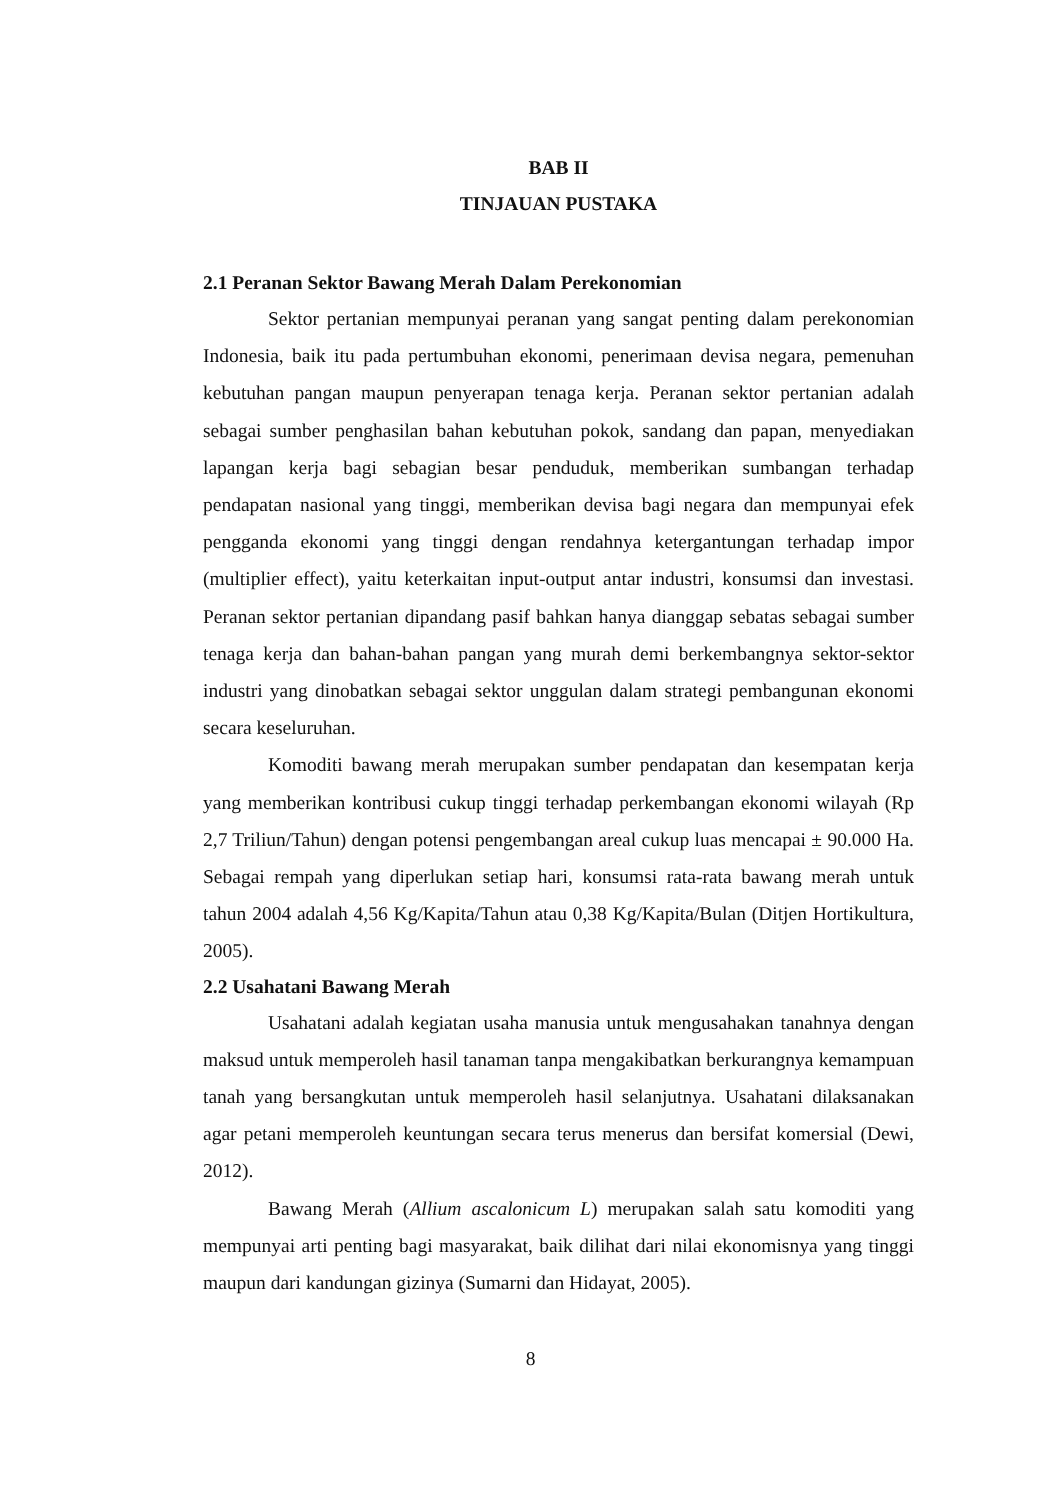BAB II
TINJAUAN PUSTAKA
2.1 Peranan Sektor Bawang Merah Dalam Perekonomian
Sektor pertanian mempunyai peranan yang sangat penting dalam perekonomian Indonesia, baik itu pada pertumbuhan ekonomi, penerimaan devisa negara, pemenuhan kebutuhan pangan maupun penyerapan tenaga kerja. Peranan sektor pertanian adalah sebagai sumber penghasilan bahan kebutuhan pokok, sandang dan papan, menyediakan lapangan kerja bagi sebagian besar penduduk, memberikan sumbangan terhadap pendapatan nasional yang tinggi, memberikan devisa bagi negara dan mempunyai efek pengganda ekonomi yang tinggi dengan rendahnya ketergantungan terhadap impor (multiplier effect), yaitu keterkaitan input-output antar industri, konsumsi dan investasi. Peranan sektor pertanian dipandang pasif bahkan hanya dianggap sebatas sebagai sumber tenaga kerja dan bahan-bahan pangan yang murah demi berkembangnya sektor-sektor industri yang dinobatkan sebagai sektor unggulan dalam strategi pembangunan ekonomi secara keseluruhan.
Komoditi bawang merah merupakan sumber pendapatan dan kesempatan kerja yang memberikan kontribusi cukup tinggi terhadap perkembangan ekonomi wilayah (Rp 2,7 Triliun/Tahun) dengan potensi pengembangan areal cukup luas mencapai ± 90.000 Ha. Sebagai rempah yang diperlukan setiap hari, konsumsi rata-rata bawang merah untuk tahun 2004 adalah 4,56 Kg/Kapita/Tahun atau 0,38 Kg/Kapita/Bulan (Ditjen Hortikultura, 2005).
2.2 Usahatani Bawang Merah
Usahatani adalah kegiatan usaha manusia untuk mengusahakan tanahnya dengan maksud untuk memperoleh hasil tanaman tanpa mengakibatkan berkurangnya kemampuan tanah yang bersangkutan untuk memperoleh hasil selanjutnya. Usahatani dilaksanakan agar petani memperoleh keuntungan secara terus menerus dan bersifat komersial (Dewi, 2012).
Bawang Merah (Allium ascalonicum L) merupakan salah satu komoditi yang mempunyai arti penting bagi masyarakat, baik dilihat dari nilai ekonomisnya yang tinggi maupun dari kandungan gizinya (Sumarni dan Hidayat, 2005).
8